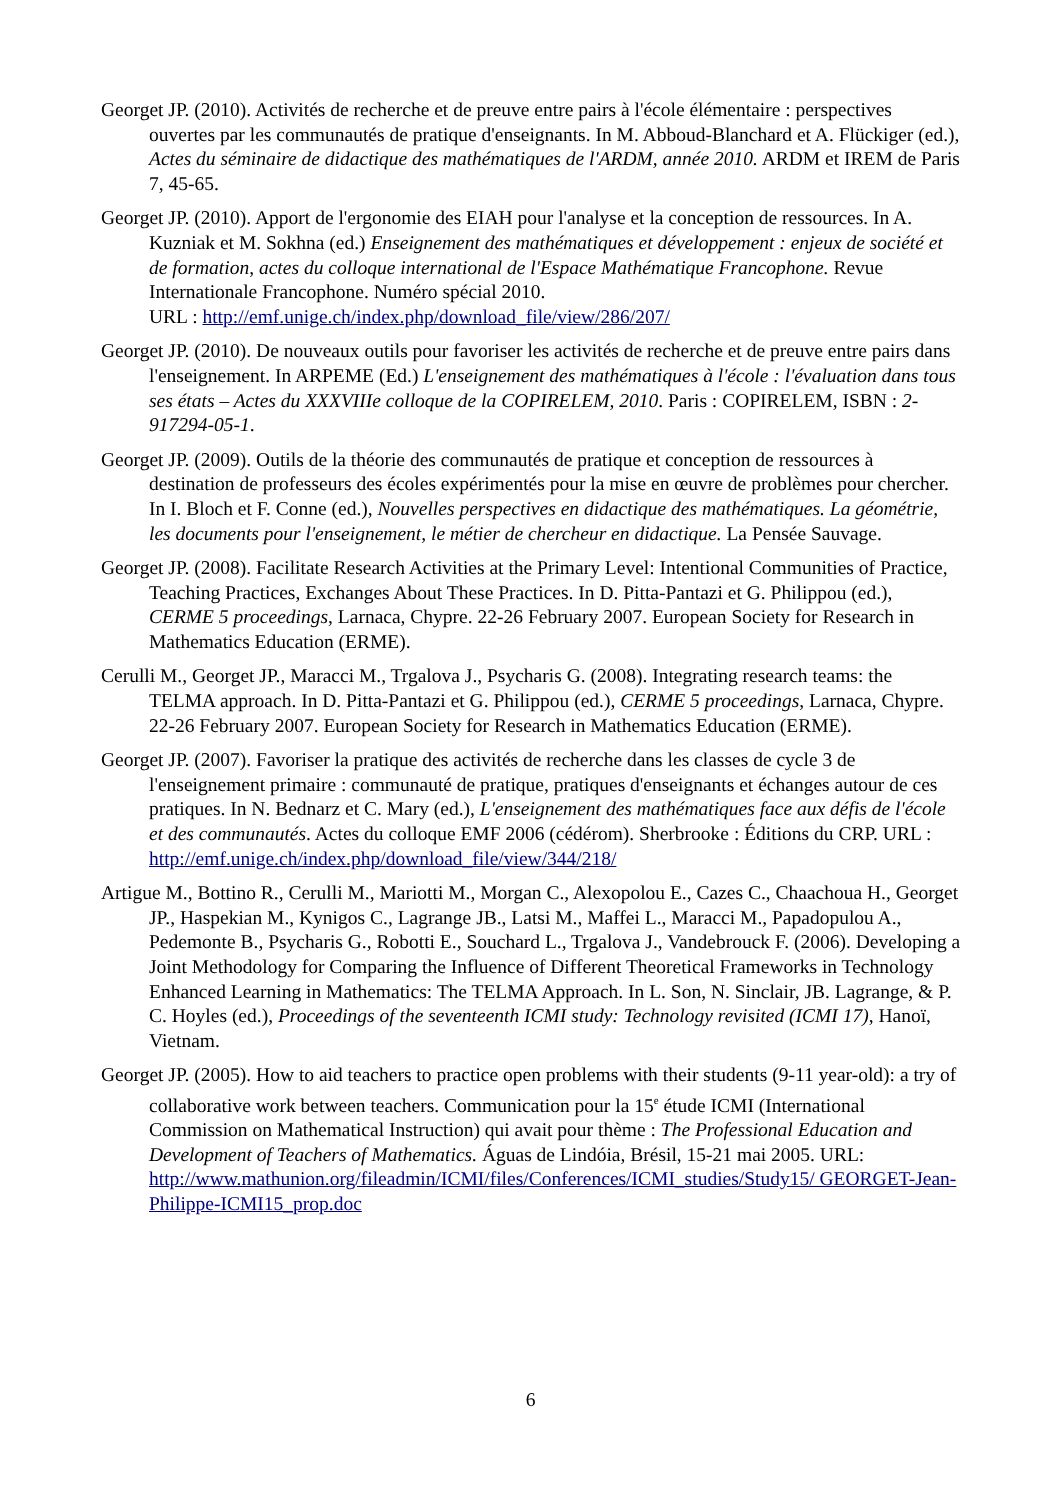Georget JP. (2010). Activités de recherche et de preuve entre pairs à l'école élémentaire : perspectives ouvertes par les communautés de pratique d'enseignants. In M. Abboud-Blanchard et A. Flückiger (ed.), Actes du séminaire de didactique des mathématiques de l'ARDM, année 2010. ARDM et IREM de Paris 7, 45-65.
Georget JP. (2010). Apport de l'ergonomie des EIAH pour l'analyse et la conception de ressources. In A. Kuzniak et M. Sokhna (ed.) Enseignement des mathématiques et développement : enjeux de société et de formation, actes du colloque international de l'Espace Mathématique Francophone. Revue Internationale Francophone. Numéro spécial 2010.
URL : http://emf.unige.ch/index.php/download_file/view/286/207/
Georget JP. (2010). De nouveaux outils pour favoriser les activités de recherche et de preuve entre pairs dans l'enseignement. In ARPEME (Ed.) L'enseignement des mathématiques à l'école : l'évaluation dans tous ses états – Actes du XXXVIIIe colloque de la COPIRELEM, 2010. Paris : COPIRELEM, ISBN : 2-917294-05-1.
Georget JP. (2009). Outils de la théorie des communautés de pratique et conception de ressources à destination de professeurs des écoles expérimentés pour la mise en œuvre de problèmes pour chercher. In I. Bloch et F. Conne (ed.), Nouvelles perspectives en didactique des mathématiques. La géométrie, les documents pour l'enseignement, le métier de chercheur en didactique. La Pensée Sauvage.
Georget JP. (2008). Facilitate Research Activities at the Primary Level: Intentional Communities of Practice, Teaching Practices, Exchanges About These Practices. In D. Pitta-Pantazi et G. Philippou (ed.), CERME 5 proceedings, Larnaca, Chypre. 22-26 February 2007. European Society for Research in Mathematics Education (ERME).
Cerulli M., Georget JP., Maracci M., Trgalova J., Psycharis G. (2008). Integrating research teams: the TELMA approach. In D. Pitta-Pantazi et G. Philippou (ed.), CERME 5 proceedings, Larnaca, Chypre. 22-26 February 2007. European Society for Research in Mathematics Education (ERME).
Georget JP. (2007). Favoriser la pratique des activités de recherche dans les classes de cycle 3 de l'enseignement primaire : communauté de pratique, pratiques d'enseignants et échanges autour de ces pratiques. In N. Bednarz et C. Mary (ed.), L'enseignement des mathématiques face aux défis de l'école et des communautés. Actes du colloque EMF 2006 (cédérom). Sherbrooke : Éditions du CRP. URL : http://emf.unige.ch/index.php/download_file/view/344/218/
Artigue M., Bottino R., Cerulli M., Mariotti M., Morgan C., Alexopolou E., Cazes C., Chaachoua H., Georget JP., Haspekian M., Kynigos C., Lagrange JB., Latsi M., Maffei L., Maracci M., Papadopulou A., Pedemonte B., Psycharis G., Robotti E., Souchard L., Trgalova J., Vandebrouck F. (2006). Developing a Joint Methodology for Comparing the Influence of Different Theoretical Frameworks in Technology Enhanced Learning in Mathematics: The TELMA Approach. In L. Son, N. Sinclair, JB. Lagrange, & P. C. Hoyles (ed.), Proceedings of the seventeenth ICMI study: Technology revisited (ICMI 17), Hanoï, Vietnam.
Georget JP. (2005). How to aid teachers to practice open problems with their students (9-11 year-old): a try of collaborative work between teachers. Communication pour la 15<sup>e</sup> étude ICMI (International Commission on Mathematical Instruction) qui avait pour thème : The Professional Education and Development of Teachers of Mathematics. Águas de Lindóia, Brésil, 15-21 mai 2005. URL:
http://www.mathunion.org/fileadmin/ICMI/files/Conferences/ICMI_studies/Study15/ GEORGET-Jean-Philippe-ICMI15_prop.doc
6